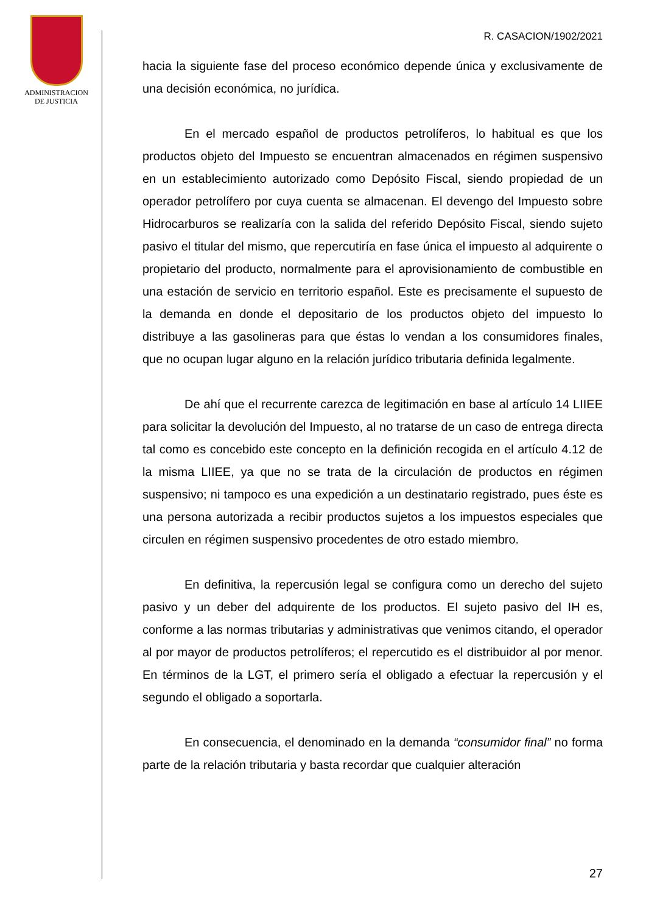ADMINISTRACION
DE JUSTICIA
R. CASACION/1902/2021
hacia la siguiente fase del proceso económico depende única y exclusivamente de una decisión económica, no jurídica.
En el mercado español de productos petrolíferos, lo habitual es que los productos objeto del Impuesto se encuentran almacenados en régimen suspensivo en un establecimiento autorizado como Depósito Fiscal, siendo propiedad de un operador petrolífero por cuya cuenta se almacenan. El devengo del Impuesto sobre Hidrocarburos se realizaría con la salida del referido Depósito Fiscal, siendo sujeto pasivo el titular del mismo, que repercutiría en fase única el impuesto al adquirente o propietario del producto, normalmente para el aprovisionamiento de combustible en una estación de servicio en territorio español. Este es precisamente el supuesto de la demanda en donde el depositario de los productos objeto del impuesto lo distribuye a las gasolineras para que éstas lo vendan a los consumidores finales, que no ocupan lugar alguno en la relación jurídico tributaria definida legalmente.
De ahí que el recurrente carezca de legitimación en base al artículo 14 LIIEE para solicitar la devolución del Impuesto, al no tratarse de un caso de entrega directa tal como es concebido este concepto en la definición recogida en el artículo 4.12 de la misma LIIEE, ya que no se trata de la circulación de productos en régimen suspensivo; ni tampoco es una expedición a un destinatario registrado, pues éste es una persona autorizada a recibir productos sujetos a los impuestos especiales que circulen en régimen suspensivo procedentes de otro estado miembro.
En definitiva, la repercusión legal se configura como un derecho del sujeto pasivo y un deber del adquirente de los productos. El sujeto pasivo del IH es, conforme a las normas tributarias y administrativas que venimos citando, el operador al por mayor de productos petrolíferos; el repercutido es el distribuidor al por menor. En términos de la LGT, el primero sería el obligado a efectuar la repercusión y el segundo el obligado a soportarla.
En consecuencia, el denominado en la demanda “consumidor final” no forma parte de la relación tributaria y basta recordar que cualquier alteración
27